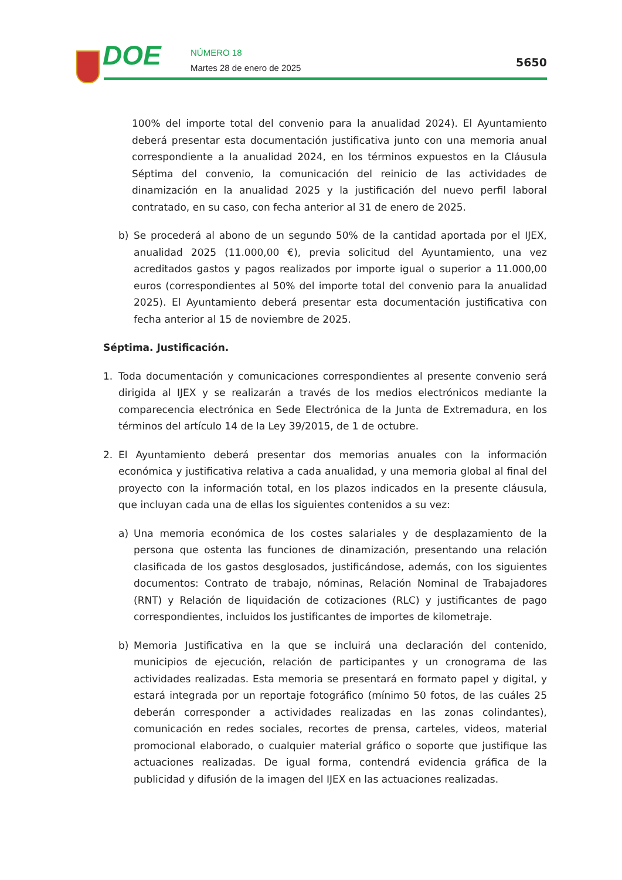DOE NÚMERO 18
Martes 28 de enero de 2025
5650
100% del importe total del convenio para la anualidad 2024). El Ayuntamiento deberá presentar esta documentación justificativa junto con una memoria anual correspondiente a la anualidad 2024, en los términos expuestos en la Cláusula Séptima del convenio, la comunicación del reinicio de las actividades de dinamización en la anualidad 2025 y la justificación del nuevo perfil laboral contratado, en su caso, con fecha anterior al 31 de enero de 2025.
b) Se procederá al abono de un segundo 50% de la cantidad aportada por el IJEX, anualidad 2025 (11.000,00 €), previa solicitud del Ayuntamiento, una vez acreditados gastos y pagos realizados por importe igual o superior a 11.000,00 euros (correspondientes al 50% del importe total del convenio para la anualidad 2025). El Ayuntamiento deberá presentar esta documentación justificativa con fecha anterior al 15 de noviembre de 2025.
Séptima. Justificación.
1. Toda documentación y comunicaciones correspondientes al presente convenio será dirigida al IJEX y se realizarán a través de los medios electrónicos mediante la comparecencia electrónica en Sede Electrónica de la Junta de Extremadura, en los términos del artículo 14 de la Ley 39/2015, de 1 de octubre.
2. El Ayuntamiento deberá presentar dos memorias anuales con la información económica y justificativa relativa a cada anualidad, y una memoria global al final del proyecto con la información total, en los plazos indicados en la presente cláusula, que incluyan cada una de ellas los siguientes contenidos a su vez:
a) Una memoria económica de los costes salariales y de desplazamiento de la persona que ostenta las funciones de dinamización, presentando una relación clasificada de los gastos desglosados, justificándose, además, con los siguientes documentos: Contrato de trabajo, nóminas, Relación Nominal de Trabajadores (RNT) y Relación de liquidación de cotizaciones (RLC) y justificantes de pago correspondientes, incluidos los justificantes de importes de kilometraje.
b) Memoria Justificativa en la que se incluirá una declaración del contenido, municipios de ejecución, relación de participantes y un cronograma de las actividades realizadas. Esta memoria se presentará en formato papel y digital, y estará integrada por un reportaje fotográfico (mínimo 50 fotos, de las cuáles 25 deberán corresponder a actividades realizadas en las zonas colindantes), comunicación en redes sociales, recortes de prensa, carteles, videos, material promocional elaborado, o cualquier material gráfico o soporte que justifique las actuaciones realizadas. De igual forma, contendrá evidencia gráfica de la publicidad y difusión de la imagen del IJEX en las actuaciones realizadas.